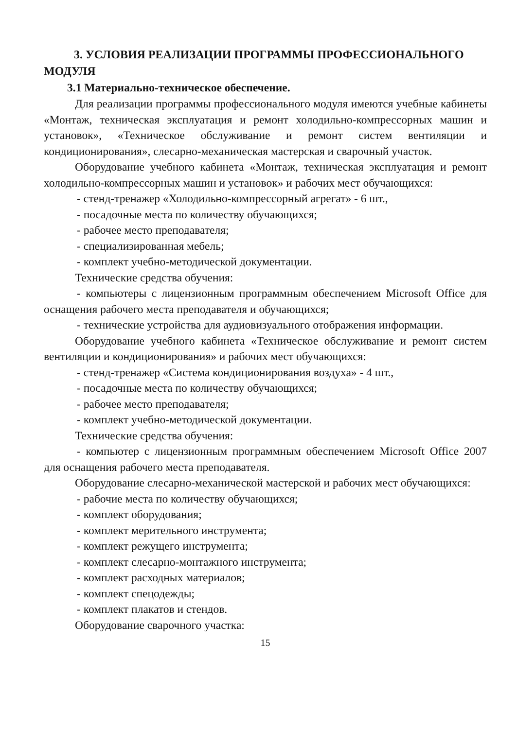3. УСЛОВИЯ РЕАЛИЗАЦИИ ПРОГРАММЫ ПРОФЕССИОНАЛЬНОГО МОДУЛЯ
3.1 Материально-техническое обеспечение.
Для реализации программы профессионального модуля имеются учебные кабинеты «Монтаж, техническая эксплуатация и ремонт холодильно-компрессорных машин и установок», «Техническое обслуживание и ремонт систем вентиляции и кондиционирования», слесарно-механическая мастерская и сварочный участок.
Оборудование учебного кабинета «Монтаж, техническая эксплуатация и ремонт холодильно-компрессорных машин и установок» и рабочих мест обучающихся:
- стенд-тренажер «Холодильно-компрессорный агрегат» - 6 шт.,
- посадочные места по количеству обучающихся;
- рабочее место преподавателя;
- специализированная мебель;
- комплект учебно-методической документации.
Технические средства обучения:
- компьютеры с лицензионным программным обеспечением Microsoft Office для оснащения рабочего места преподавателя и обучающихся;
- технические устройства для аудиовизуального отображения информации.
Оборудование учебного кабинета «Техническое обслуживание и ремонт систем вентиляции и кондиционирования» и рабочих мест обучающихся:
- стенд-тренажер «Система кондиционирования воздуха» - 4 шт.,
- посадочные места по количеству обучающихся;
- рабочее место преподавателя;
- комплект учебно-методической документации.
Технические средства обучения:
- компьютер с лицензионным программным обеспечением Microsoft Office 2007 для оснащения рабочего места преподавателя.
Оборудование слесарно-механической мастерской и рабочих мест обучающихся:
- рабочие места по количеству обучающихся;
- комплект оборудования;
- комплект мерительного инструмента;
- комплект режущего инструмента;
- комплект слесарно-монтажного инструмента;
- комплект расходных материалов;
- комплект спецодежды;
- комплект плакатов и стендов.
Оборудование сварочного участка:
15